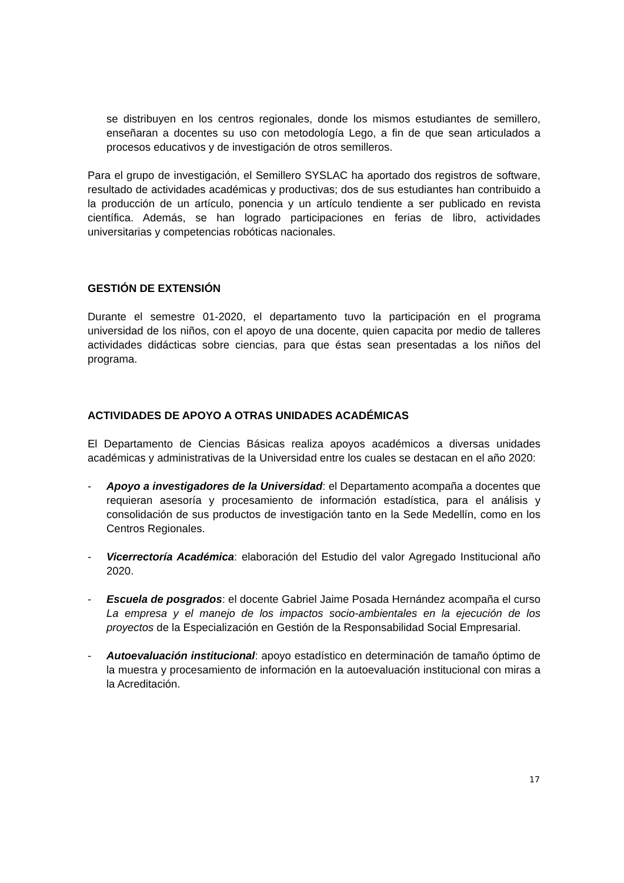se distribuyen en los centros regionales, donde los mismos estudiantes de semillero, enseñaran a docentes su uso con metodología Lego, a fin de que sean articulados a procesos educativos y de investigación de otros semilleros.
Para el grupo de investigación, el Semillero SYSLAC ha aportado dos registros de software, resultado de actividades académicas y productivas; dos de sus estudiantes han contribuido a la producción de un artículo, ponencia y un artículo tendiente a ser publicado en revista científica. Además, se han logrado participaciones en ferias de libro, actividades universitarias y competencias robóticas nacionales.
GESTIÓN DE EXTENSIÓN
Durante el semestre 01-2020, el departamento tuvo la participación en el programa universidad de los niños, con el apoyo de una docente, quien capacita por medio de talleres actividades didácticas sobre ciencias, para que éstas sean presentadas a los niños del programa.
ACTIVIDADES DE APOYO A OTRAS UNIDADES ACADÉMICAS
El Departamento de Ciencias Básicas realiza apoyos académicos a diversas unidades académicas y administrativas de la Universidad entre los cuales se destacan en el año 2020:
- Apoyo a investigadores de la Universidad: el Departamento acompaña a docentes que requieran asesoría y procesamiento de información estadística, para el análisis y consolidación de sus productos de investigación tanto en la Sede Medellín, como en los Centros Regionales.
- Vicerrectoría Académica: elaboración del Estudio del valor Agregado Institucional año 2020.
- Escuela de posgrados: el docente Gabriel Jaime Posada Hernández acompaña el curso La empresa y el manejo de los impactos socio-ambientales en la ejecución de los proyectos de la Especialización en Gestión de la Responsabilidad Social Empresarial.
- Autoevaluación institucional: apoyo estadístico en determinación de tamaño óptimo de la muestra y procesamiento de información en la autoevaluación institucional con miras a la Acreditación.
17